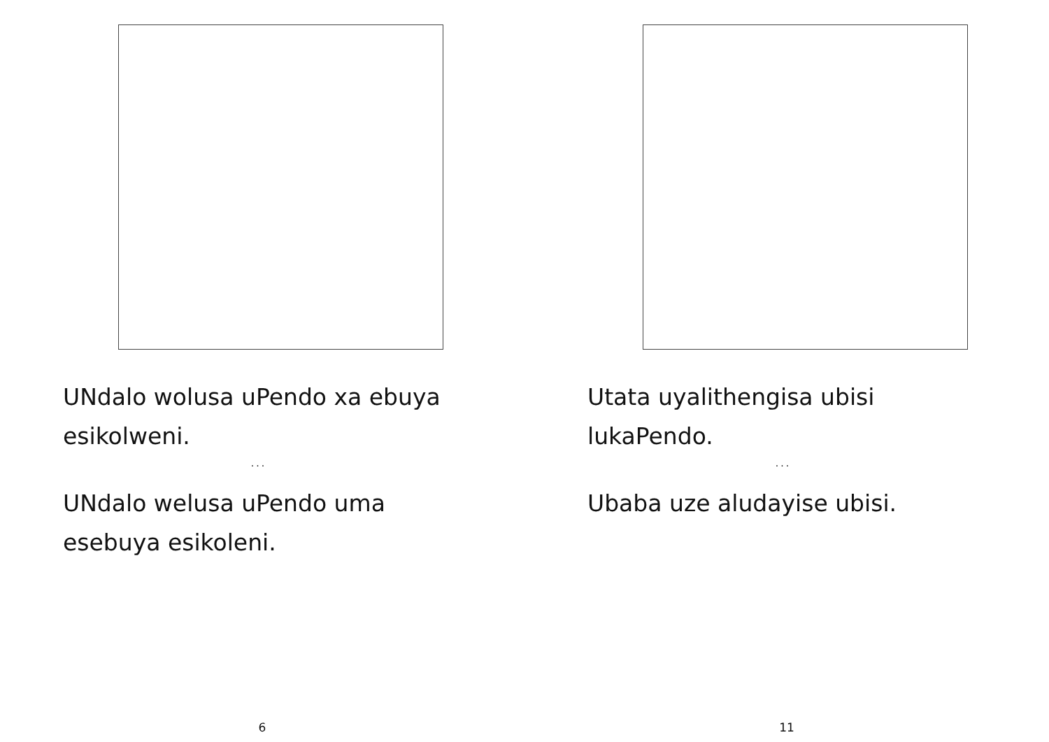UNdalo wolusa uPendo xa ebuya esikolweni.
...
UNdalo welusa uPendo uma esebuya esikoleni.
6
Utata uyalithengisa ubisi lukaPendo.
...
Ubaba uze aludayise ubisi.
11